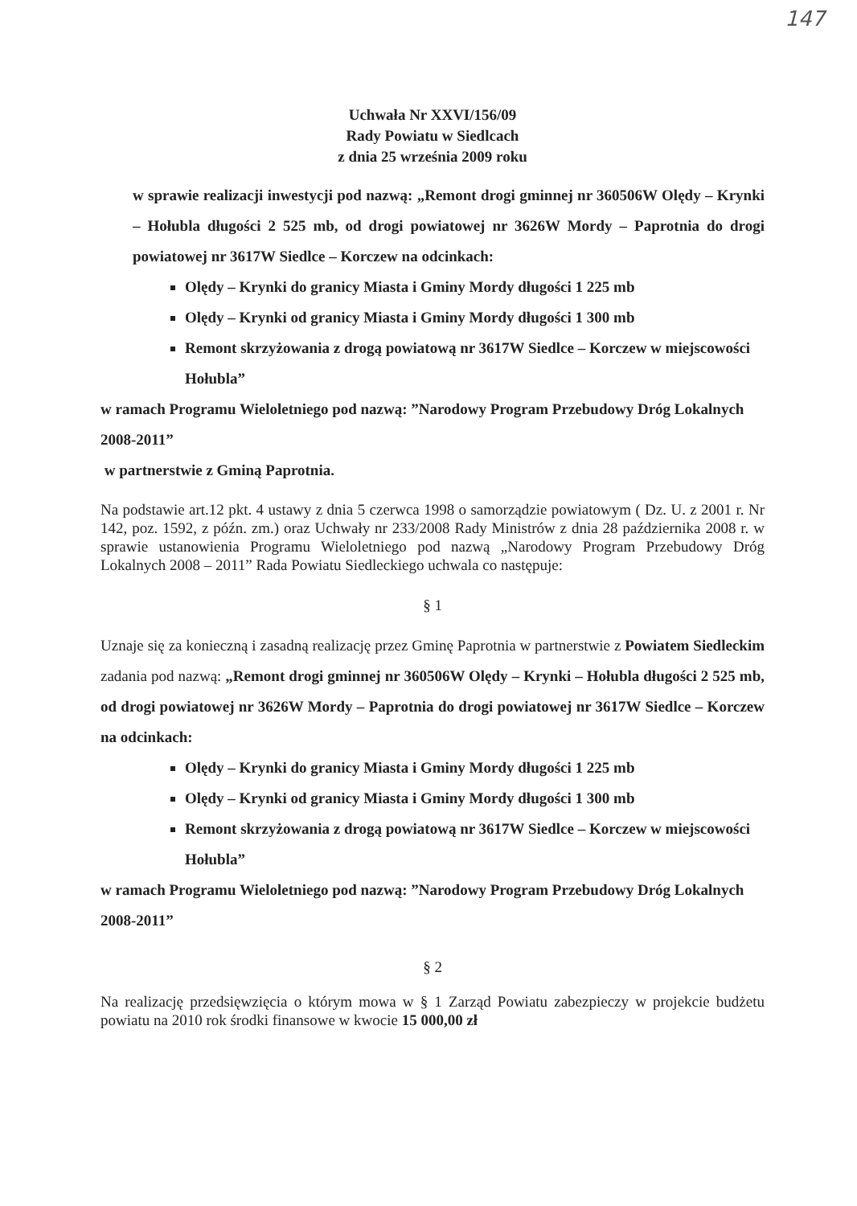147
Uchwała Nr XXVI/156/09
Rady Powiatu w Siedlcach
z dnia 25 września 2009 roku
w sprawie realizacji inwestycji pod nazwą: „Remont drogi gminnej nr 360506W Olędy – Krynki – Hołubla długości 2 525 mb, od drogi powiatowej nr 3626W Mordy – Paprotnia do drogi powiatowej nr 3617W Siedlce – Korczew na odcinkach:
Olędy – Krynki do granicy Miasta i Gminy Mordy długości 1 225 mb
Olędy – Krynki od granicy Miasta i Gminy Mordy długości 1 300 mb
Remont skrzyżowania z drogą powiatową nr 3617W Siedlce – Korczew w miejscowości Hołubla”
w ramach Programu Wieloletniego pod nazwą: ”Narodowy Program Przebudowy Dróg Lokalnych 2008-2011”
w partnerstwie z Gminą Paprotnia.
Na podstawie art.12 pkt. 4 ustawy z dnia 5 czerwca 1998 o samorządzie powiatowym ( Dz. U. z 2001 r. Nr 142, poz. 1592, z późn. zm.) oraz Uchwały nr 233/2008 Rady Ministrów z dnia 28 października 2008 r. w sprawie ustanowienia Programu Wieloletniego pod nazwą „Narodowy Program Przebudowy Dróg Lokalnych 2008 – 2011” Rada Powiatu Siedleckiego uchwala co następuje:
§ 1
Uznaje się za konieczną i zasadną realizację przez Gminę Paprotnia w partnerstwie z Powiatem Siedleckim zadania pod nazwą: „Remont drogi gminnej nr 360506W Olędy – Krynki – Hołubla długości 2 525 mb, od drogi powiatowej nr 3626W Mordy – Paprotnia do drogi powiatowej nr 3617W Siedlce – Korczew na odcinkach:
Olędy – Krynki do granicy Miasta i Gminy Mordy długości 1 225 mb
Olędy – Krynki od granicy Miasta i Gminy Mordy długości 1 300 mb
Remont skrzyżowania z drogą powiatową nr 3617W Siedlce – Korczew w miejscowości Hołubla”
w ramach Programu Wieloletniego pod nazwą: ”Narodowy Program Przebudowy Dróg Lokalnych 2008-2011”
§ 2
Na realizację przedsięwzięcia o którym mowa w § 1 Zarząd Powiatu zabezpieczy w projekcie budżetu powiatu na 2010 rok środki finansowe w kwocie 15 000,00 zł